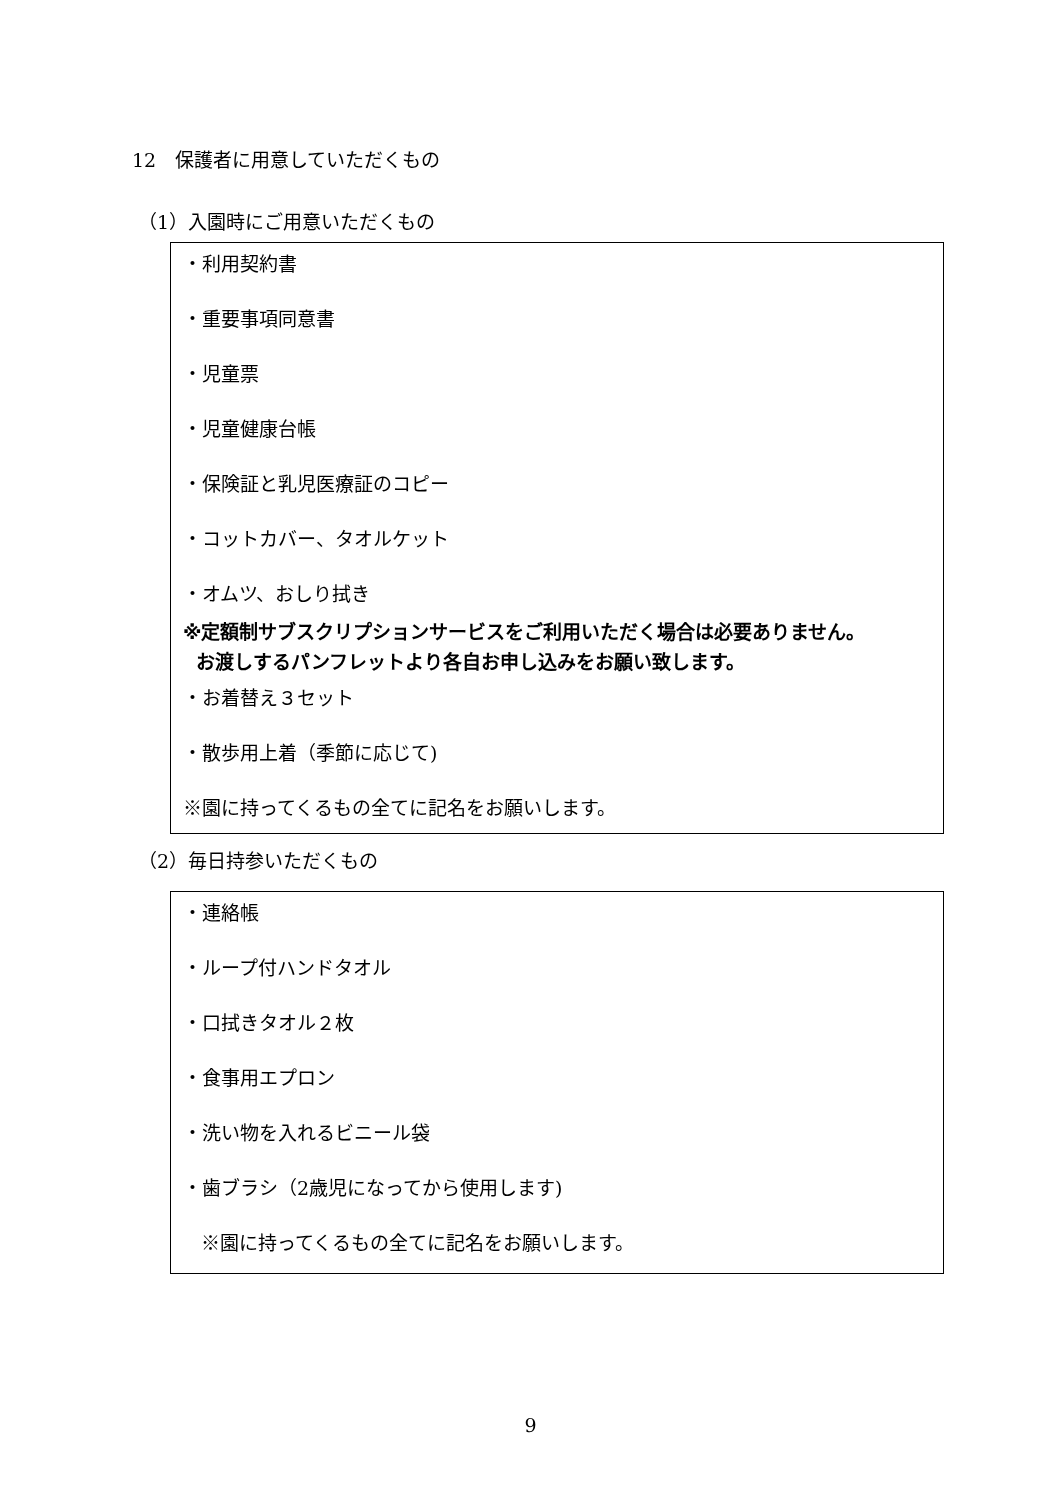12　保護者に用意していただくもの
（1）入園時にご用意いただくもの
・利用契約書
・重要事項同意書
・児童票
・児童健康台帳
・保険証と乳児医療証のコピー
・コットカバー、タオルケット
・オムツ、おしり拭き
※定額制サブスクリプションサービスをご利用いただく場合は必要ありません。
お渡しするパンフレットより各自お申し込みをお願い致します。
・お着替え３セット
・散歩用上着（季節に応じて)
※園に持ってくるもの全てに記名をお願いします。
（2）毎日持参いただくもの
・連絡帳
・ループ付ハンドタオル
・口拭きタオル２枚
・食事用エプロン
・洗い物を入れるビニール袋
・歯ブラシ（2歳児になってから使用します)
※園に持ってくるもの全てに記名をお願いします。
9